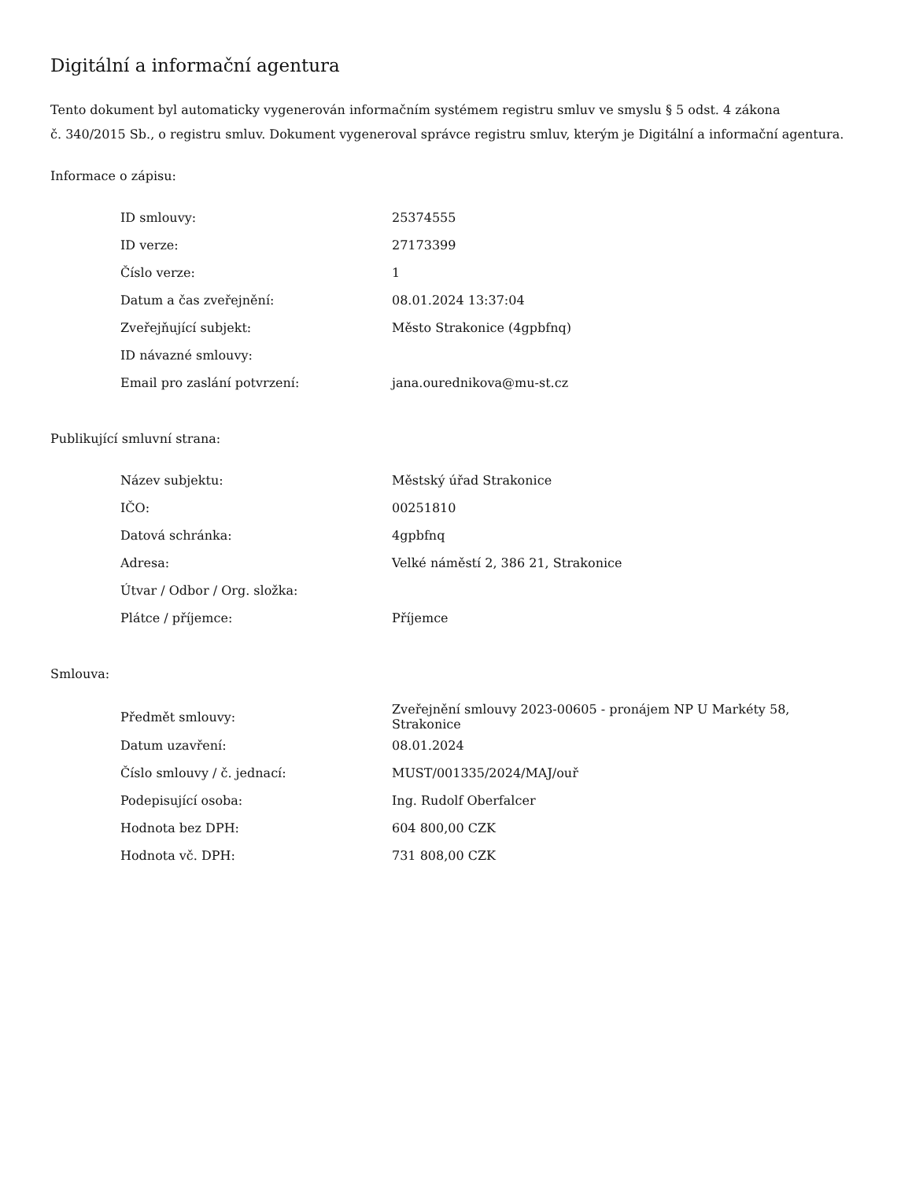Digitální a informační agentura
Tento dokument byl automaticky vygenerován informačním systémem registru smluv ve smyslu § 5 odst. 4 zákona
č. 340/2015 Sb., o registru smluv. Dokument vygeneroval správce registru smluv, kterým je Digitální a informační agentura.
Informace o zápisu:
| ID smlouvy: | 25374555 |
| ID verze: | 27173399 |
| Číslo verze: | 1 |
| Datum a čas zveřejnění: | 08.01.2024 13:37:04 |
| Zveřejňující subjekt: | Město Strakonice (4gpbfnq) |
| ID návazné smlouvy: | |
| Email pro zaslání potvrzení: | jana.ourednikova@mu-st.cz |
Publikující smluvní strana:
| Název subjektu: | Městský úřad Strakonice |
| IČO: | 00251810 |
| Datová schránka: | 4gpbfnq |
| Adresa: | Velké náměstí 2, 386 21, Strakonice |
| Útvar / Odbor / Org. složka: | |
| Plátce / příjemce: | Příjemce |
Smlouva:
| Předmět smlouvy: | Zveřejnění smlouvy 2023-00605 - pronájem NP U Markéty 58, Strakonice |
| Datum uzavření: | 08.01.2024 |
| Číslo smlouvy / č. jednací: | MUST/001335/2024/MAJ/ouř |
| Podepisující osoba: | Ing. Rudolf Oberfalcer |
| Hodnota bez DPH: | 604 800,00 CZK |
| Hodnota vč. DPH: | 731 808,00 CZK |